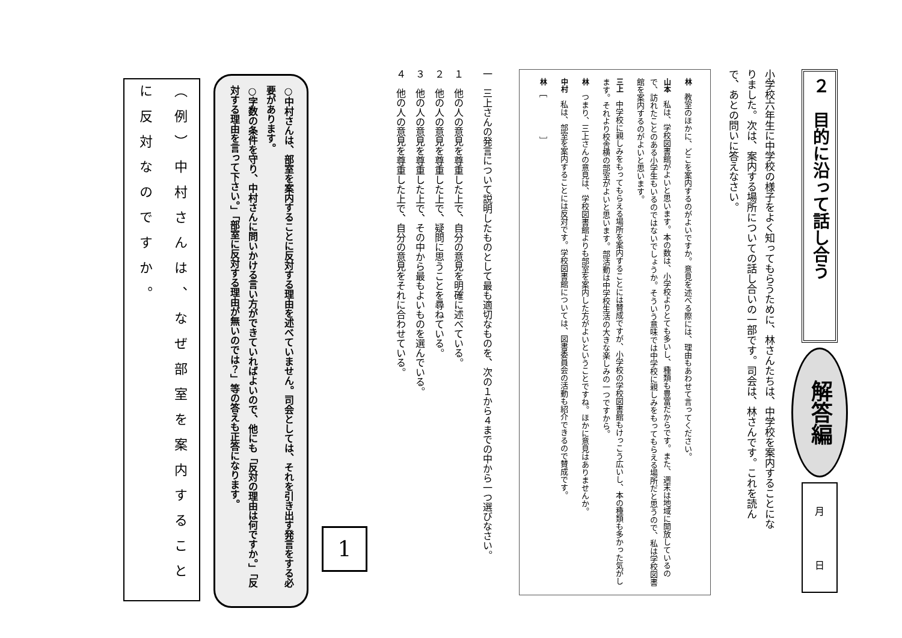２　目的に沿って話し合う
解答編
月
日
小学校六年生に中学校の様子をよく知ってもらうために、林さんたちは、中学校を案内することになりました。次は、案内する場所についての話し合いの一部です。司会は、林さんです。これを読んで、あとの問いに答えなさい。
林　教室のほかに、どこを案内するのがよいですか。意見を述べる際には、理由もあわせて言ってください。
山本　私は、学校図書館がよいと思います。本の数は、小学校よりとても多いし、種類も豊富だからです。また、週末は地域に開放しているので、訪れたことのある小学生もいるのではないでしょうか。そういう意味では中学校に親しみをもってもらえる場所だと思うので、私は学校図書館を案内するのがよいと思います。
三上　中学校に親しみをもってもらえる場所を案内することには賛成ですが、小学校の学校図書館もけっこう広いし、本の種類も多かった気がします。それより校舎横の部室がよいと思います。部活動は中学校生活の大きな楽しみの一つですから。
林　つまり、三上さんの意見は、学校図書館よりも部室を案内した方がよいということですね。ほかに意見はありませんか。
中村　私は、部室を案内することには反対です。学校図書館については、図書委員会の活動も紹介できるので賛成です。
林　［　　　　　］
一　三上さんの発言について説明したものとして最も適切なものを、次の１から４までの中から一つ選びなさい。
１　他の人の意見を尊重した上で、自分の意見を明確に述べている。
２　他の人の意見を尊重した上で、疑問に思うことを尋ねている。
３　他の人の意見を尊重した上で、その中から最もよいものを選んでいる。
４　他の人の意見を尊重した上で、自分の意見をそれに合わせている。
1
○中村さんは、部室を案内することに反対する理由を述べていません。司会としては、それを引き出す発言をする必要があります。
○字数の条件を守り、中村さんに問いかける言い方ができていればよいので、他にも「反対の理由は何ですか。」「反対する理由を言って下さい。」「部室に反対する理由が無いのでは？」等の答えも正答になります。
（例）中村さんは、なぜ部室を案内することに反対なのですか。